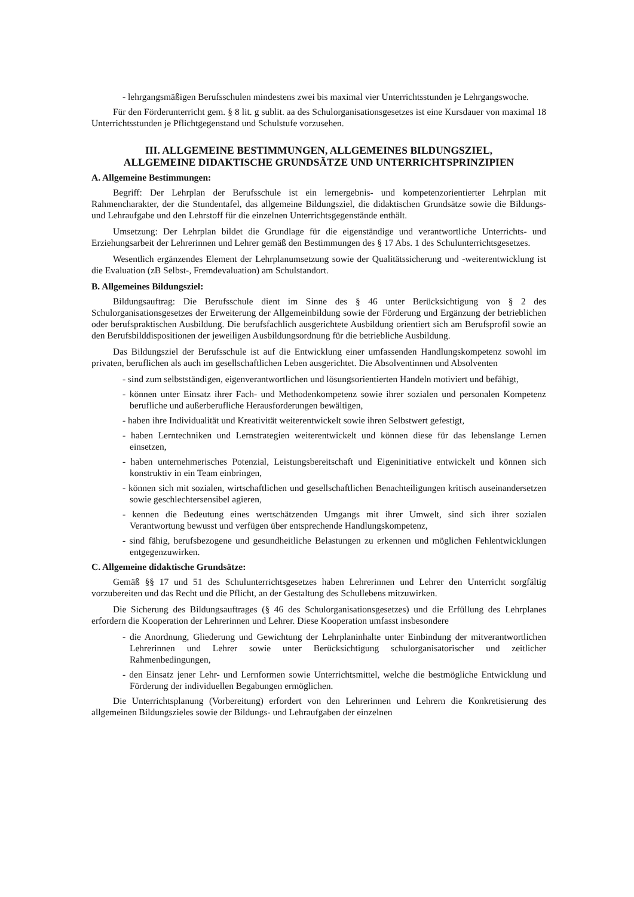- lehrgangsmäßigen Berufsschulen mindestens zwei bis maximal vier Unterrichtsstunden je Lehrgangswoche.
Für den Förderunterricht gem. § 8 lit. g sublit. aa des Schulorganisationsgesetzes ist eine Kursdauer von maximal 18 Unterrichtsstunden je Pflichtgegenstand und Schulstufe vorzusehen.
III. ALLGEMEINE BESTIMMUNGEN, ALLGEMEINES BILDUNGSZIEL,
ALLGEMEINE DIDAKTISCHE GRUNDSÄTZE UND UNTERRICHTSPRINZIPIEN
A. Allgemeine Bestimmungen:
Begriff: Der Lehrplan der Berufsschule ist ein lernergebnis- und kompetenzorientierter Lehrplan mit Rahmencharakter, der die Stundentafel, das allgemeine Bildungsziel, die didaktischen Grundsätze sowie die Bildungs- und Lehraufgabe und den Lehrstoff für die einzelnen Unterrichtsgegenstände enthält.
Umsetzung: Der Lehrplan bildet die Grundlage für die eigenständige und verantwortliche Unterrichts- und Erziehungsarbeit der Lehrerinnen und Lehrer gemäß den Bestimmungen des § 17 Abs. 1 des Schulunterrichtsgesetzes.
Wesentlich ergänzendes Element der Lehrplanumsetzung sowie der Qualitätssicherung und -weiterentwicklung ist die Evaluation (zB Selbst-, Fremdevaluation) am Schulstandort.
B. Allgemeines Bildungsziel:
Bildungsauftrag: Die Berufsschule dient im Sinne des § 46 unter Berücksichtigung von § 2 des Schulorganisationsgesetzes der Erweiterung der Allgemeinbildung sowie der Förderung und Ergänzung der betrieblichen oder berufspraktischen Ausbildung. Die berufsfachlich ausgerichtete Ausbildung orientiert sich am Berufsprofil sowie an den Berufsbilddispositionen der jeweiligen Ausbildungsordnung für die betriebliche Ausbildung.
Das Bildungsziel der Berufsschule ist auf die Entwicklung einer umfassenden Handlungskompetenz sowohl im privaten, beruflichen als auch im gesellschaftlichen Leben ausgerichtet. Die Absolventinnen und Absolventen
- sind zum selbstständigen, eigenverantwortlichen und lösungsorientierten Handeln motiviert und befähigt,
- können unter Einsatz ihrer Fach- und Methodenkompetenz sowie ihrer sozialen und personalen Kompetenz berufliche und außerberufliche Herausforderungen bewältigen,
- haben ihre Individualität und Kreativität weiterentwickelt sowie ihren Selbstwert gefestigt,
- haben Lerntechniken und Lernstrategien weiterentwickelt und können diese für das lebenslange Lernen einsetzen,
- haben unternehmerisches Potenzial, Leistungsbereitschaft und Eigeninitiative entwickelt und können sich konstruktiv in ein Team einbringen,
- können sich mit sozialen, wirtschaftlichen und gesellschaftlichen Benachteiligungen kritisch auseinandersetzen sowie geschlechtersensibel agieren,
- kennen die Bedeutung eines wertschätzenden Umgangs mit ihrer Umwelt, sind sich ihrer sozialen Verantwortung bewusst und verfügen über entsprechende Handlungskompetenz,
- sind fähig, berufsbezogene und gesundheitliche Belastungen zu erkennen und möglichen Fehlentwicklungen entgegenzuwirken.
C. Allgemeine didaktische Grundsätze:
Gemäß §§ 17 und 51 des Schulunterrichtsgesetzes haben Lehrerinnen und Lehrer den Unterricht sorgfältig vorzubereiten und das Recht und die Pflicht, an der Gestaltung des Schullebens mitzuwirken.
Die Sicherung des Bildungsauftrages (§ 46 des Schulorganisationsgesetzes) und die Erfüllung des Lehrplanes erfordern die Kooperation der Lehrerinnen und Lehrer. Diese Kooperation umfasst insbesondere
- die Anordnung, Gliederung und Gewichtung der Lehrplaninhalte unter Einbindung der mitverantwortlichen Lehrerinnen und Lehrer sowie unter Berücksichtigung schulorganisatorischer und zeitlicher Rahmenbedingungen,
- den Einsatz jener Lehr- und Lernformen sowie Unterrichtsmittel, welche die bestmögliche Entwicklung und Förderung der individuellen Begabungen ermöglichen.
Die Unterrichtsplanung (Vorbereitung) erfordert von den Lehrerinnen und Lehrern die Konkretisierung des allgemeinen Bildungszieles sowie der Bildungs- und Lehraufgaben der einzelnen